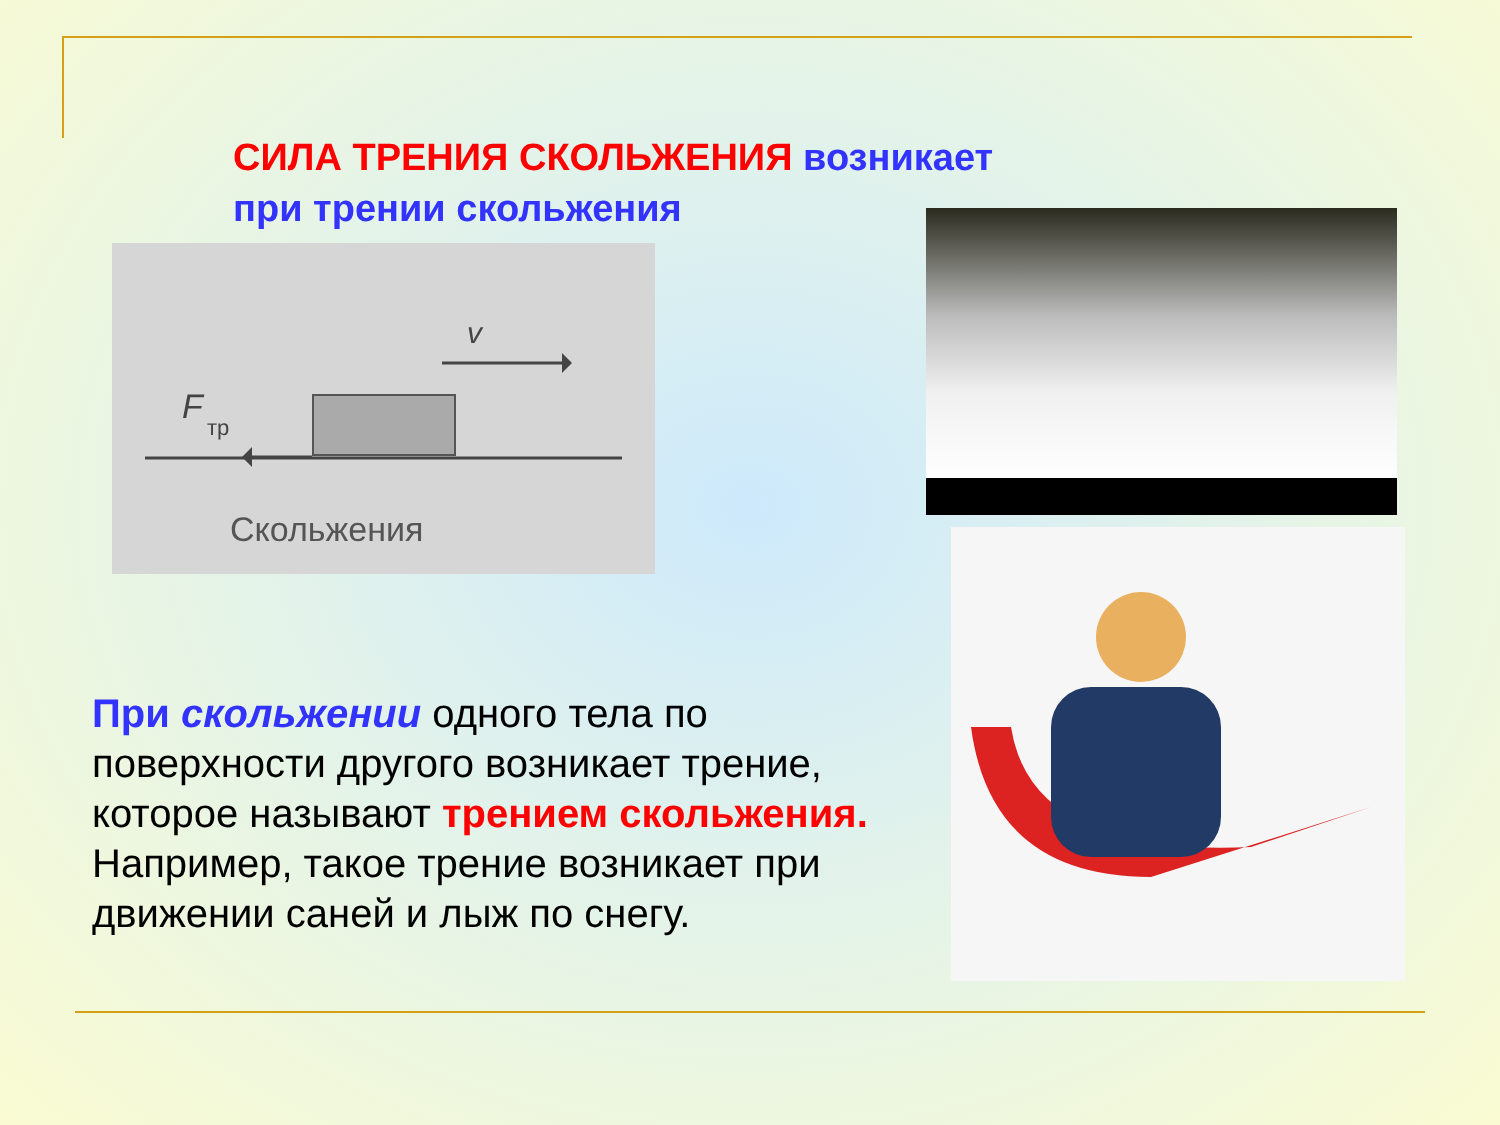СИЛА ТРЕНИЯ СКОЛЬЖЕНИЯ возникает при трении скольжения
v
F
тр
Скольжения
При скольжении одного тела по поверхности другого возникает трение, которое называют трением скольжения. Например, такое трение возникает при движении саней и лыж по снегу.